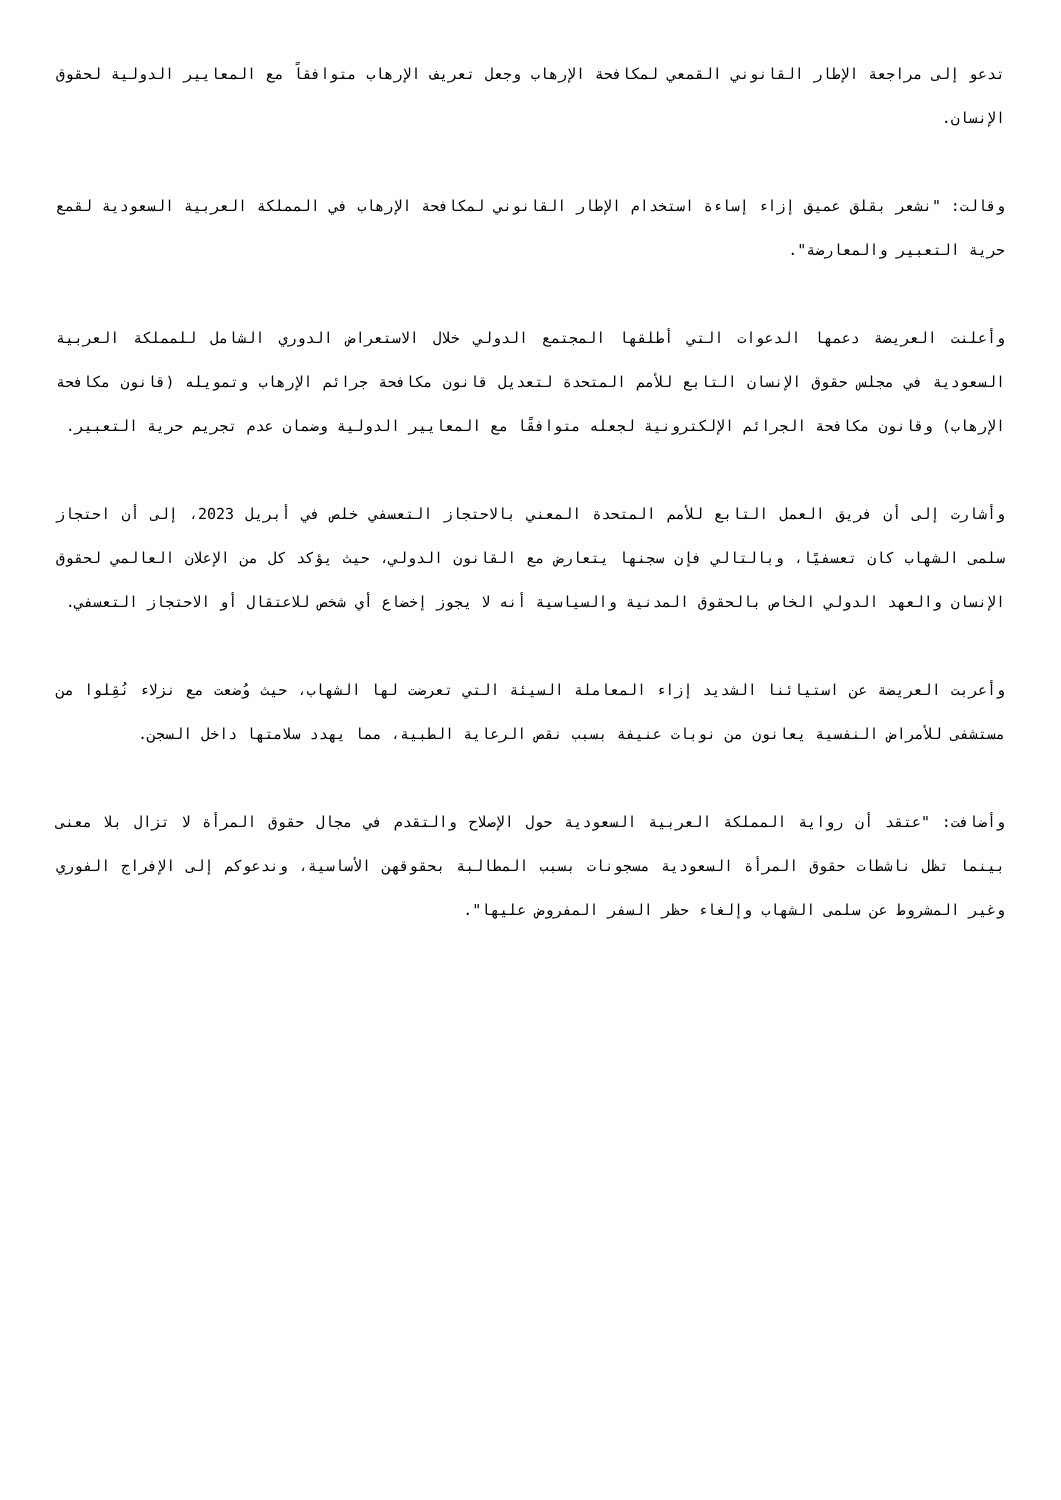تدعو إلى مراجعة الإطار القانوني القمعي لمكافحة الإرهاب وجعل تعريف الإرهاب متوافقاً مع المعايير الدولية لحقوق الإنسان.
وقالت: "نشعر بقلق عميق إزاء إساءة استخدام الإطار القانوني لمكافحة الإرهاب في المملكة العربية السعودية لقمع حرية التعبير والمعارضة".
وأعلنت العريضة دعمها الدعوات التي أطلقها المجتمع الدولي خلال الاستعراض الدوري الشامل للمملكة العربية السعودية في مجلس حقوق الإنسان التابع للأمم المتحدة لتعديل قانون مكافحة جرائم الإرهاب وتمويله (قانون مكافحة الإرهاب) وقانون مكافحة الجرائم الإلكترونية لجعله متوافقًا مع المعايير الدولية وضمان عدم تجريم حرية التعبير.
وأشارت إلى أن فريق العمل التابع للأمم المتحدة المعني بالاحتجاز التعسفي خلص في أبريل 2023، إلى أن احتجاز سلمى الشهاب كان تعسفيًا، وبالتالي فإن سجنها يتعارض مع القانون الدولي، حيث يؤكد كل من الإعلان العالمي لحقوق الإنسان والعهد الدولي الخاص بالحقوق المدنية والسياسية أنه لا يجوز إخضاع أي شخص للاعتقال أو الاحتجاز التعسفي.
وأعربت العريضة عن استيائنا الشديد إزاء المعاملة السيئة التي تعرضت لها الشهاب، حيث وُضعت مع نزلاء نُقِلوا من مستشفى للأمراض النفسية يعانون من نوبات عنيفة بسبب نقص الرعاية الطبية، مما يهدد سلامتها داخل السجن.
وأضافت: "عتقد أن رواية المملكة العربية السعودية حول الإصلاح والتقدم في مجال حقوق المرأة لا تزال بلا معنى بينما تظل ناشطات حقوق المرأة السعودية مسجونات بسبب المطالبة بحقوقهن الأساسية، وندعوكم إلى الإفراج الفوري وغير المشروط عن سلمى الشهاب وإلغاء حظر السفر المفروض عليها".